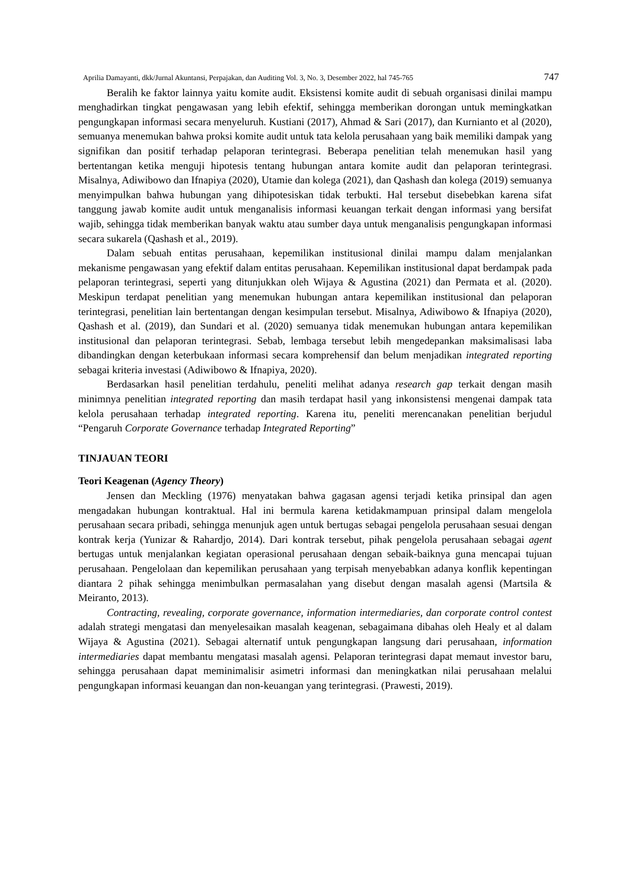Aprilia Damayanti, dkk/Jurnal Akuntansi, Perpajakan, dan Auditing Vol. 3, No. 3, Desember 2022, hal 745-765 747
Beralih ke faktor lainnya yaitu komite audit. Eksistensi komite audit di sebuah organisasi dinilai mampu menghadirkan tingkat pengawasan yang lebih efektif, sehingga memberikan dorongan untuk memingkatkan pengungkapan informasi secara menyeluruh. Kustiani (2017), Ahmad & Sari (2017), dan Kurnianto et al (2020), semuanya menemukan bahwa proksi komite audit untuk tata kelola perusahaan yang baik memiliki dampak yang signifikan dan positif terhadap pelaporan terintegrasi. Beberapa penelitian telah menemukan hasil yang bertentangan ketika menguji hipotesis tentang hubungan antara komite audit dan pelaporan terintegrasi. Misalnya, Adiwibowo dan Ifnapiya (2020), Utamie dan kolega (2021), dan Qashash dan kolega (2019) semuanya menyimpulkan bahwa hubungan yang dihipotesiskan tidak terbukti. Hal tersebut disebebkan karena sifat tanggung jawab komite audit untuk menganalisis informasi keuangan terkait dengan informasi yang bersifat wajib, sehingga tidak memberikan banyak waktu atau sumber daya untuk menganalisis pengungkapan informasi secara sukarela (Qashash et al., 2019).
Dalam sebuah entitas perusahaan, kepemilikan institusional dinilai mampu dalam menjalankan mekanisme pengawasan yang efektif dalam entitas perusahaan. Kepemilikan institusional dapat berdampak pada pelaporan terintegrasi, seperti yang ditunjukkan oleh Wijaya & Agustina (2021) dan Permata et al. (2020). Meskipun terdapat penelitian yang menemukan hubungan antara kepemilikan institusional dan pelaporan terintegrasi, penelitian lain bertentangan dengan kesimpulan tersebut. Misalnya, Adiwibowo & Ifnapiya (2020), Qashash et al. (2019), dan Sundari et al. (2020) semuanya tidak menemukan hubungan antara kepemilikan institusional dan pelaporan terintegrasi. Sebab, lembaga tersebut lebih mengedepankan maksimalisasi laba dibandingkan dengan keterbukaan informasi secara komprehensif dan belum menjadikan integrated reporting sebagai kriteria investasi (Adiwibowo & Ifnapiya, 2020).
Berdasarkan hasil penelitian terdahulu, peneliti melihat adanya research gap terkait dengan masih minimnya penelitian integrated reporting dan masih terdapat hasil yang inkonsistensi mengenai dampak tata kelola perusahaan terhadap integrated reporting. Karena itu, peneliti merencanakan penelitian berjudul “Pengaruh Corporate Governance terhadap Integrated Reporting”
TINJAUAN TEORI
Teori Keagenan (Agency Theory)
Jensen dan Meckling (1976) menyatakan bahwa gagasan agensi terjadi ketika prinsipal dan agen mengadakan hubungan kontraktual. Hal ini bermula karena ketidakmampuan prinsipal dalam mengelola perusahaan secara pribadi, sehingga menunjuk agen untuk bertugas sebagai pengelola perusahaan sesuai dengan kontrak kerja (Yunizar & Rahardjo, 2014). Dari kontrak tersebut, pihak pengelola perusahaan sebagai agent bertugas untuk menjalankan kegiatan operasional perusahaan dengan sebaik-baiknya guna mencapai tujuan perusahaan. Pengelolaan dan kepemilikan perusahaan yang terpisah menyebabkan adanya konflik kepentingan diantara 2 pihak sehingga menimbulkan permasalahan yang disebut dengan masalah agensi (Martsila & Meiranto, 2013).
Contracting, revealing, corporate governance, information intermediaries, dan corporate control contest adalah strategi mengatasi dan menyelesaikan masalah keagenan, sebagaimana dibahas oleh Healy et al dalam Wijaya & Agustina (2021). Sebagai alternatif untuk pengungkapan langsung dari perusahaan, information intermediaries dapat membantu mengatasi masalah agensi. Pelaporan terintegrasi dapat memaut investor baru, sehingga perusahaan dapat meminimalisir asimetri informasi dan meningkatkan nilai perusahaan melalui pengungkapan informasi keuangan dan non-keuangan yang terintegrasi. (Prawesti, 2019).